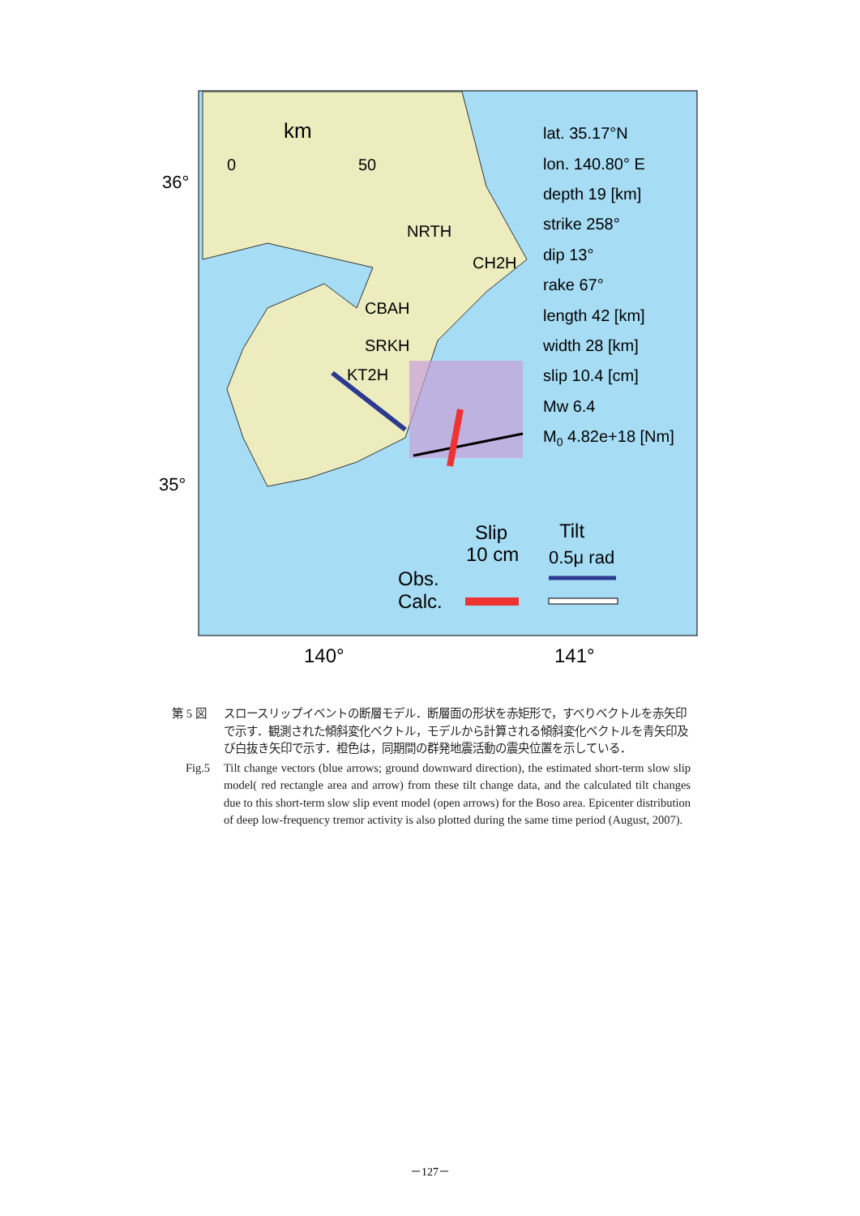km
0
50
36°
35°
NRTH
CH2H
CBAH
SRKH
KT2H
lat. 35.17°N
lon. 140.80° E
depth 19 [km]
strike 258°
dip 13°
rake 67°
length 42 [km]
width 28 [km]
slip 10.4 [cm]
Mw 6.4
M0 4.82e+18 [Nm]
Slip
10 cm
Tilt
0.5μ rad
Obs.
Calc.
140°
141°
第 5 図 スロースリップイベントの断層モデル．断層面の形状を赤矩形で，すべりベクトルを赤矢印で示す．観測された傾斜変化ベクトル，モデルから計算される傾斜変化ベクトルを青矢印及び白抜き矢印で示す．橙色は，同期間の群発地震活動の震央位置を示している．
Fig.5 Tilt change vectors (blue arrows; ground downward direction), the estimated short-term slow slip model( red rectangle area and arrow) from these tilt change data, and the calculated tilt changes due to this short-term slow slip event model (open arrows) for the Boso area. Epicenter distribution of deep low-frequency tremor activity is also plotted during the same time period (August, 2007).
－127－